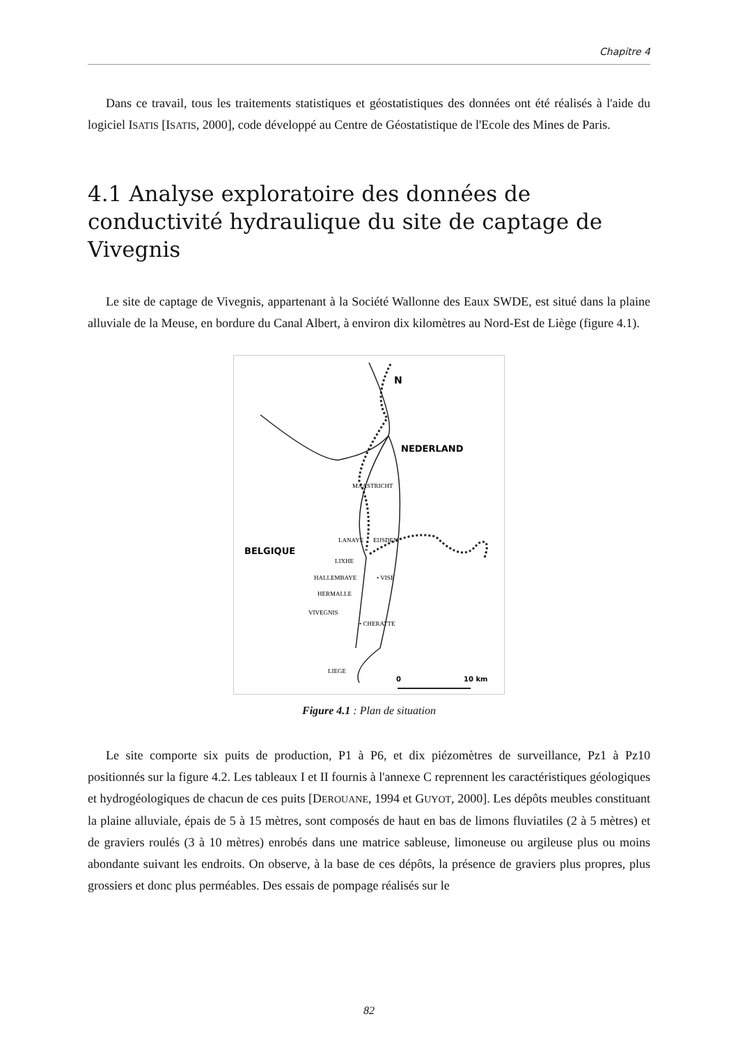Chapitre 4
Dans ce travail, tous les traitements statistiques et géostatistiques des données ont été réalisés à l'aide du logiciel ISATIS [ISATIS, 2000], code développé au Centre de Géostatistique de l'Ecole des Mines de Paris.
4.1 Analyse exploratoire des données de conductivité hydraulique du site de captage de Vivegnis
Le site de captage de Vivegnis, appartenant à la Société Wallonne des Eaux SWDE, est situé dans la plaine alluviale de la Meuse, en bordure du Canal Albert, à environ dix kilomètres au Nord-Est de Liège (figure 4.1).
MAASTRICHT
LANAYE
EIJSDEN
LIXHE
HALLEMBAYE
• VISE
HERMALLE
VIVEGNIS
• CHERATTE
LIEGE
NEDERLAND
BELGIQUE
N
0
10 km
Figure 4.1 : Plan de situation
Le site comporte six puits de production, P1 à P6, et dix piézomètres de surveillance, Pz1 à Pz10 positionnés sur la figure 4.2. Les tableaux I et II fournis à l'annexe C reprennent les caractéristiques géologiques et hydrogéologiques de chacun de ces puits [DEROUANE, 1994 et GUYOT, 2000]. Les dépôts meubles constituant la plaine alluviale, épais de 5 à 15 mètres, sont composés de haut en bas de limons fluviatiles (2 à 5 mètres) et de graviers roulés (3 à 10 mètres) enrobés dans une matrice sableuse, limoneuse ou argileuse plus ou moins abondante suivant les endroits. On observe, à la base de ces dépôts, la présence de graviers plus propres, plus grossiers et donc plus perméables. Des essais de pompage réalisés sur le
82